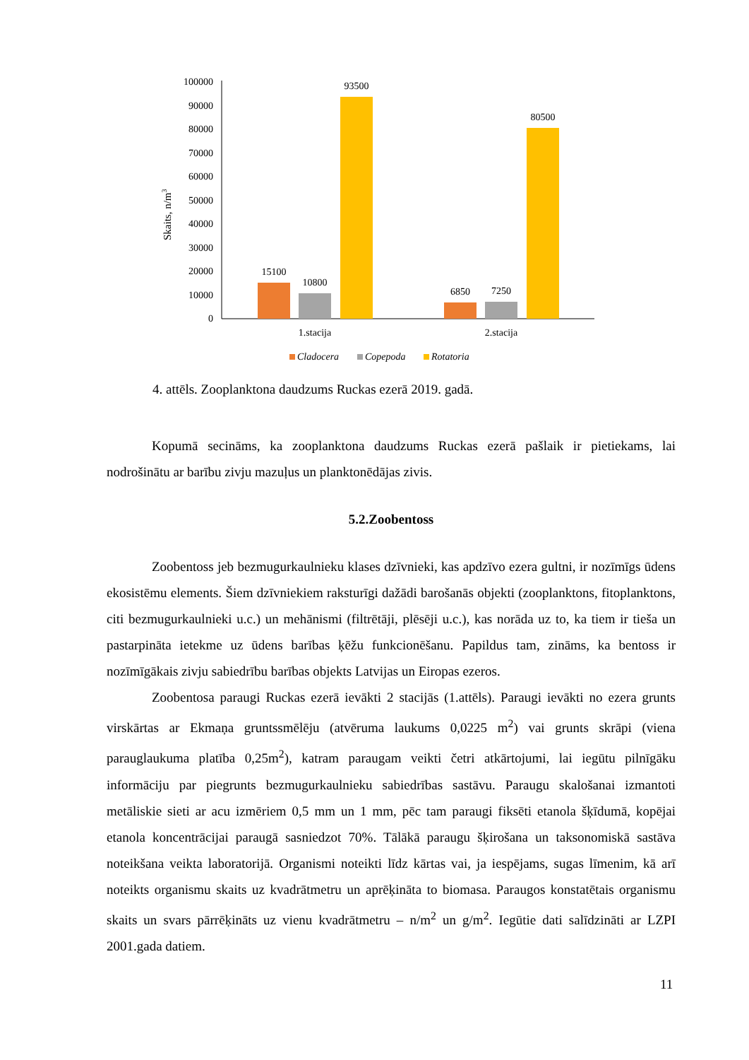100000
90000
80000
70000
60000
50000
40000
30000
20000
10000
0
Skaits, n/m3
15100
10800
93500
6850
7250
80500
1.stacija
2.stacija
Cladocera
Copepoda
Rotatoria
4. attēls. Zooplanktona daudzums Ruckas ezerā 2019. gadā.
Kopumā secināms, ka zooplanktona daudzums Ruckas ezerā pašlaik ir pietiekams, lai nodrošinātu ar barību zivju mazuļus un planktonēdājas zivis.
5.2.Zoobentoss
Zoobentoss jeb bezmugurkaulnieku klases dzīvnieki, kas apdzīvo ezera gultni, ir nozīmīgs ūdens ekosistēmu elements. Šiem dzīvniekiem raksturīgi dažādi barošanās objekti (zooplanktons, fitoplanktons, citi bezmugurkaulnieki u.c.) un mehānismi (filtrētāji, plēsēji u.c.), kas norāda uz to, ka tiem ir tieša un pastarpināta ietekme uz ūdens barības ķēžu funkcionēšanu. Papildus tam, zināms, ka bentoss ir nozīmīgākais zivju sabiedrību barības objekts Latvijas un Eiropas ezeros.
Zoobentosa paraugi Ruckas ezerā ievākti 2 stacijās (1.attēls). Paraugi ievākti no ezera grunts virskārtas ar Ekmaņa gruntssmēlēju (atvēruma laukums 0,0225 m<sup>2</sup>) vai grunts skrāpi (viena parauglaukuma platība 0,25m<sup>2</sup>), katram paraugam veikti četri atkārtojumi, lai iegūtu pilnīgāku informāciju par piegrunts bezmugurkaulnieku sabiedrības sastāvu. Paraugu skalošanai izmantoti metāliskie sieti ar acu izmēriem 0,5 mm un 1 mm, pēc tam paraugi fiksēti etanola šķīdumā, kopējai etanola koncentrācijai paraugā sasniedzot 70%. Tālākā paraugu šķirošana un taksonomiskā sastāva noteikšana veikta laboratorijā. Organismi noteikti līdz kārtas vai, ja iespējams, sugas līmenim, kā arī noteikts organismu skaits uz kvadrātmetru un aprēķināta to biomasa. Paraugos konstatētais organismu skaits un svars pārrēķināts uz vienu kvadrātmetru – n/m<sup>2</sup> un g/m<sup>2</sup>. Iegūtie dati salīdzināti ar LZPI 2001.gada datiem.
11